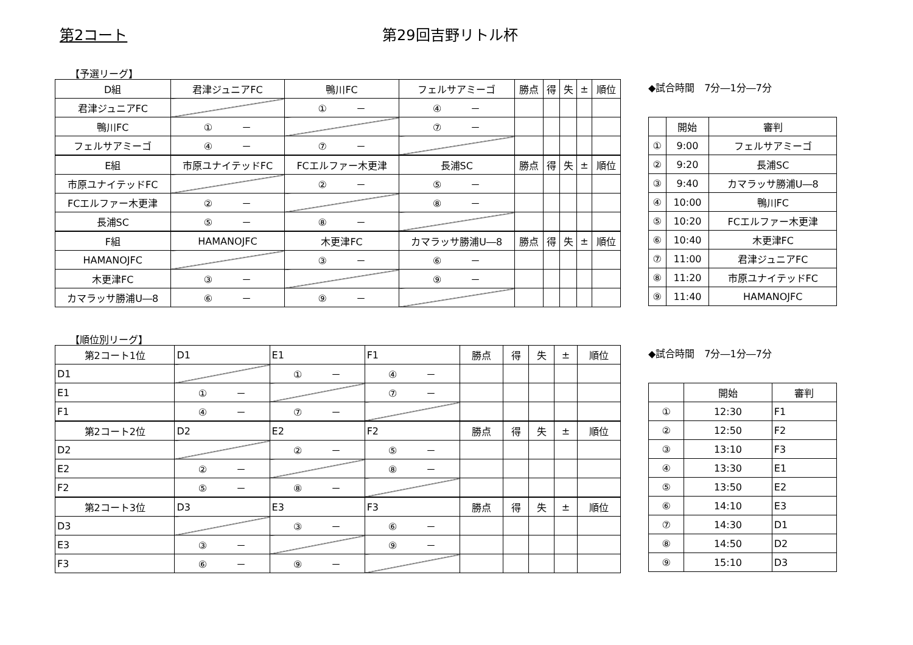第2コート 第29回吉野リトル杯
【予選リーグ】
| D組 | 君津ジュニアFC | 鴨川FC | フェルサアミーゴ | 勝点 | 得 | 失 | ± | 順位 |
| --- | --- | --- | --- | --- | --- | --- | --- | --- |
| 君津ジュニアFC | | ① － | ④ － | | | | | |
| 鴨川FC | ① － | | ⑦ － | | | | | |
| フェルサアミーゴ | ④ － | ⑦ － | | | | | | |
| E組 | 市原ユナイテッドFC | FCエルファー木更津 | 長浦SC | 勝点 | 得 | 失 | ± | 順位 |
| 市原ユナイテッドFC | | ② － | ⑤ － | | | | | |
| FCエルファー木更津 | ② － | | ⑧ － | | | | | |
| 長浦SC | ⑤ － | ⑧ － | | | | | | |
| F組 | HAMANOJFC | 木更津FC | カマラッサ勝浦U―8 | 勝点 | 得 | 失 | ± | 順位 |
| HAMANOJFC | | ③ － | ⑥ － | | | | | |
| 木更津FC | ③ － | | ⑨ － | | | | | |
| カマラッサ勝浦U―8 | ⑥ － | ⑨ － | | | | | | |
◆試合時間　7分―1分―7分
| | 開始 | 審判 |
| --- | --- | --- |
| ① | 9:00 | フェルサアミーゴ |
| ② | 9:20 | 長浦SC |
| ③ | 9:40 | カマラッサ勝浦U―8 |
| ④ | 10:00 | 鴨川FC |
| ⑤ | 10:20 | FCエルファー木更津 |
| ⑥ | 10:40 | 木更津FC |
| ⑦ | 11:00 | 君津ジュニアFC |
| ⑧ | 11:20 | 市原ユナイテッドFC |
| ⑨ | 11:40 | HAMANOJFC |
【順位別リーグ】
| 第2コート1位 | D1 | E1 | F1 | 勝点 | 得 | 失 | ± | 順位 |
| --- | --- | --- | --- | --- | --- | --- | --- | --- |
| D1 | | ① － | ④ － | | | | | |
| E1 | ① － | | ⑦ － | | | | | |
| F1 | ④ － | ⑦ － | | | | | | |
| 第2コート2位 | D2 | E2 | F2 | 勝点 | 得 | 失 | ± | 順位 |
| D2 | | ② － | ⑤ － | | | | | |
| E2 | ② － | | ⑧ － | | | | | |
| F2 | ⑤ － | ⑧ － | | | | | | |
| 第2コート3位 | D3 | E3 | F3 | 勝点 | 得 | 失 | ± | 順位 |
| D3 | | ③ － | ⑥ － | | | | | |
| E3 | ③ － | | ⑨ － | | | | | |
| F3 | ⑥ － | ⑨ － | | | | | | |
◆試合時間　7分―1分―7分
| | 開始 | 審判 |
| --- | --- | --- |
| ① | 12:30 | F1 |
| ② | 12:50 | F2 |
| ③ | 13:10 | F3 |
| ④ | 13:30 | E1 |
| ⑤ | 13:50 | E2 |
| ⑥ | 14:10 | E3 |
| ⑦ | 14:30 | D1 |
| ⑧ | 14:50 | D2 |
| ⑨ | 15:10 | D3 |